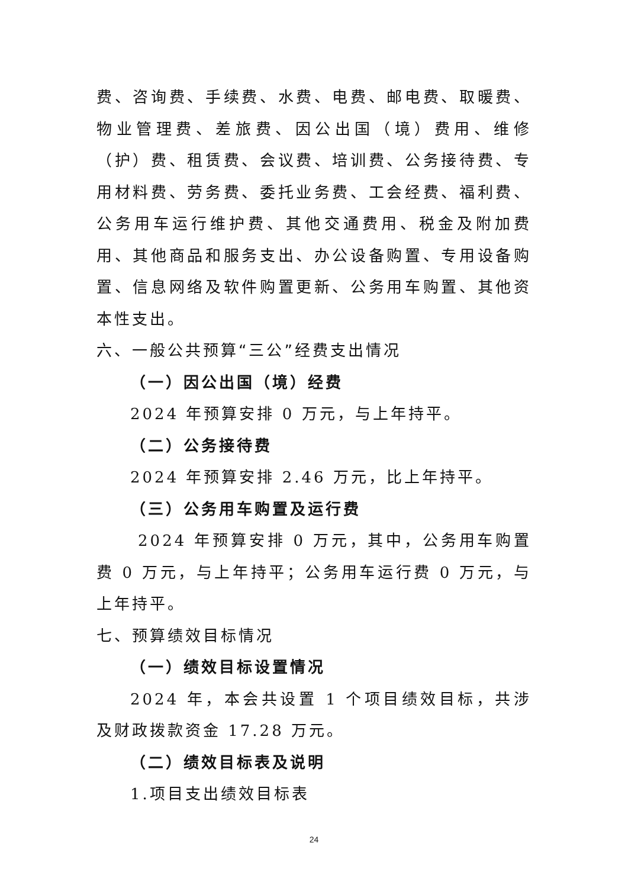费、咨询费、手续费、水费、电费、邮电费、取暖费、物业管理费、差旅费、因公出国（境）费用、维修（护）费、租赁费、会议费、培训费、公务接待费、专用材料费、劳务费、委托业务费、工会经费、福利费、公务用车运行维护费、其他交通费用、税金及附加费用、其他商品和服务支出、办公设备购置、专用设备购置、信息网络及软件购置更新、公务用车购置、其他资本性支出。
六、一般公共预算“三公”经费支出情况
（一）因公出国（境）经费
2024 年预算安排 0 万元，与上年持平。
（二）公务接待费
2024 年预算安排 2.46 万元，比上年持平。
（三）公务用车购置及运行费
2024 年预算安排 0 万元，其中，公务用车购置费 0 万元，与上年持平；公务用车运行费 0 万元，与上年持平。
七、预算绩效目标情况
（一）绩效目标设置情况
2024 年，本会共设置 1 个项目绩效目标，共涉及财政拨款资金 17.28 万元。
（二）绩效目标表及说明
1.项目支出绩效目标表
24